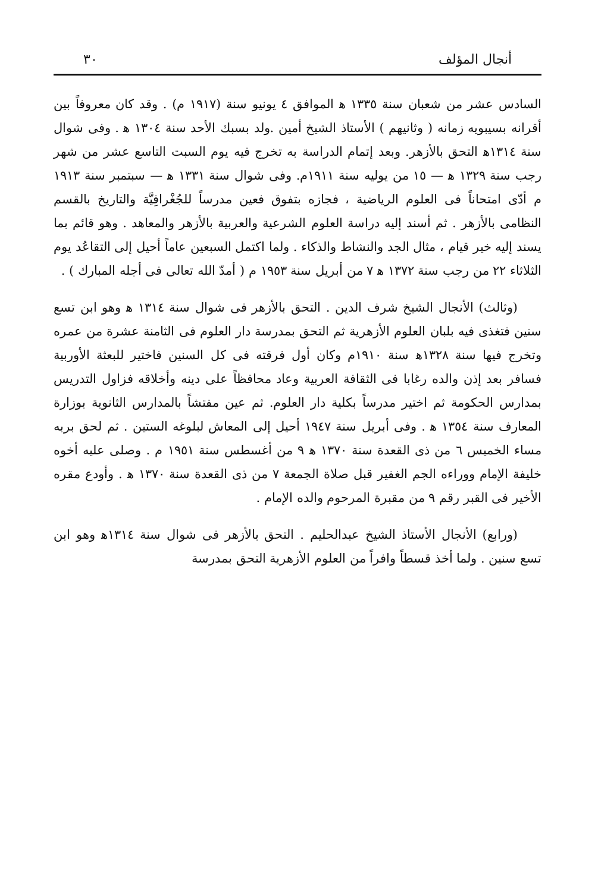أنجال المؤلف ٣٠
السادس عشر من شعبان سنة ١٣٣٥ ﻫ الموافق ٤ يونيو سنة (١٩١٧ م) . وقد كان معروفاً بين أقرانه بسيبويه زمانه ( وثانيهم ) الأستاذ الشيخ أمين .ولد بسبك الأحد سنة ١٣٠٤ ﻫ . وفى شوال سنة ١٣١٤ﻫ التحق بالأزهر. وبعد إتمام الدراسة به تخرج فيه يوم السبت التاسع عشر من شهر رجب سنة ١٣٢٩ ﻫ — ١٥ من يوليه سنة ١٩١١م. وفى شوال سنة ١٣٣١ ﻫ — سبتمبر سنة ١٩١٣ م أدّى امتحاناً فى العلوم الرياضية ، فجازه بتفوق فعين مدرساً للجُغْرافِيَّة والتاريخ بالقسم النظامى بالأزهر . ثم أسند إليه دراسة العلوم الشرعية والعربية بالأزهر والمعاهد . وهو قائم بما يسند إليه خير قيام ، مثال الجد والنشاط والذكاء . ولما اكتمل السبعين عاماً أحيل إلى التقاعُد يوم الثلاثاء ٢٢ من رجب سنة ١٣٧٢ ﻫ ٧ من أبريل سنة ١٩٥٣ م ( أمدّ الله تعالى فى أجله المبارك ) .
(وثالث) الأنجال الشيخ شرف الدين . التحق بالأزهر فى شوال سنة ١٣١٤ ﻫ وهو ابن تسع سنين فتغذى فيه بلبان العلوم الأزهرية ثم التحق بمدرسة دار العلوم فى الثامنة عشرة من عمره وتخرج فيها سنة ١٣٢٨ﻫ سنة ١٩١٠م وكان أول فرقته فى كل السنين فاختير للبعثة الأوربية فسافر بعد إذن والده رغابا فى الثقافة العربية وعاد محافظاً على دينه وأخلاقه فزاول التدريس بمدارس الحكومة ثم اختير مدرساً بكلية دار العلوم. ثم عين مفتشاً بالمدارس الثانوية بوزارة المعارف سنة ١٣٥٤ ﻫ . وفى أبريل سنة ١٩٤٧ أحيل إلى المعاش لبلوغه الستين . ثم لحق بربه مساء الخميس ٦ من ذى القعدة سنة ١٣٧٠ ﻫ ٩ من أغسطس سنة ١٩٥١ م . وصلى عليه أخوه خليفة الإمام ووراءه الجم الغفير قبل صلاة الجمعة ٧ من ذى القعدة سنة ١٣٧٠ ﻫ . وأودع مقره الأخير فى القبر رقم ٩ من مقبرة المرحوم والده الإمام .
(ورابع) الأنجال الأستاذ الشيخ عبدالحليم . التحق بالأزهر فى شوال سنة ١٣١٤ﻫ وهو ابن تسع سنين . ولما أخذ قسطاً وافراً من العلوم الأزهرية التحق بمدرسة